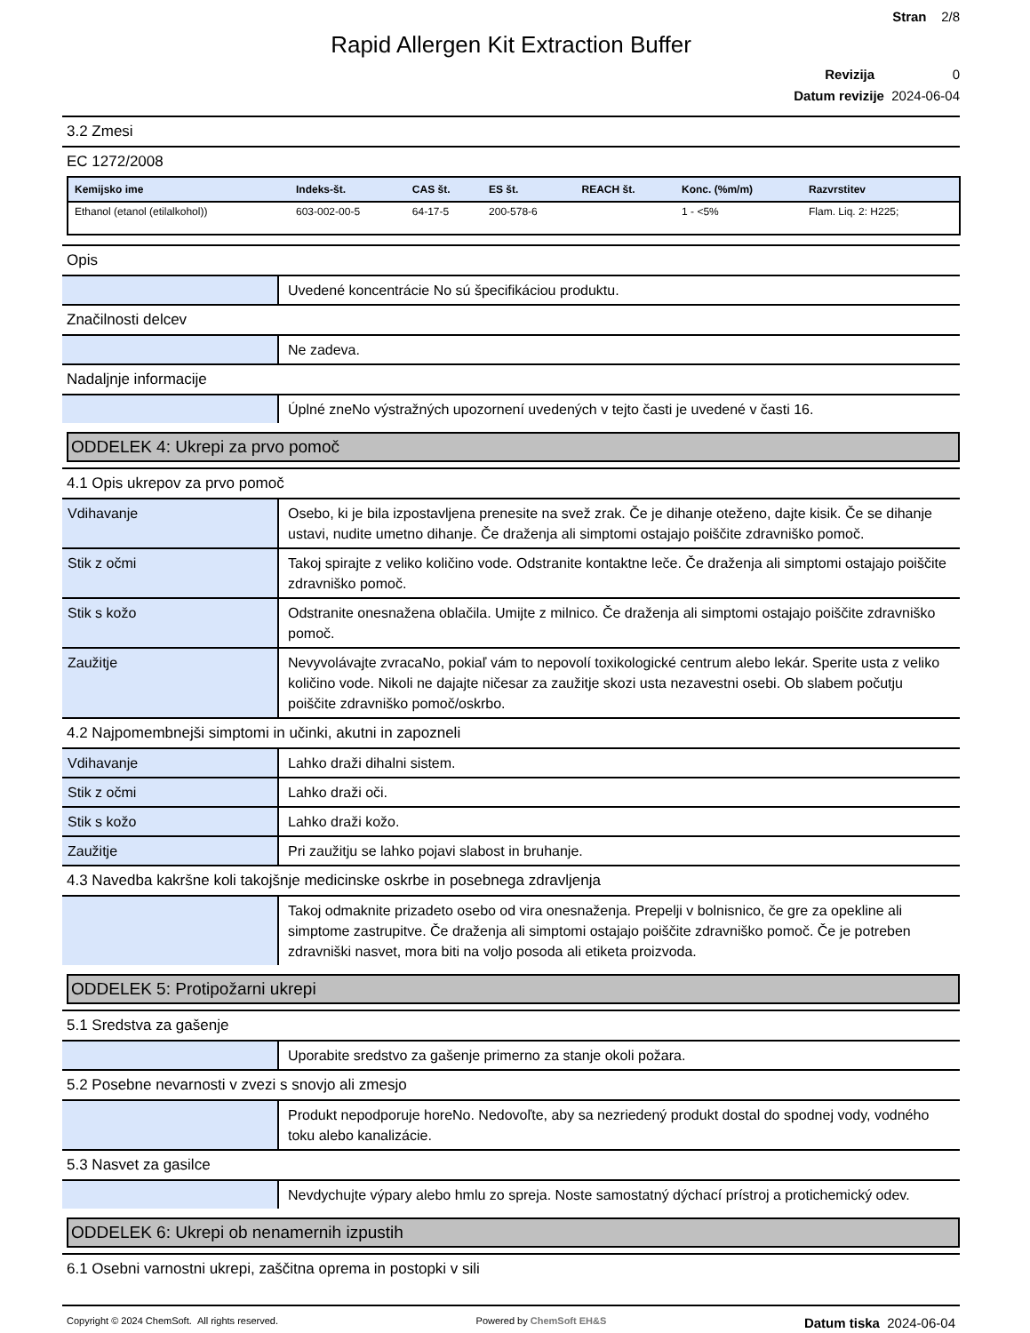Stran 2/8
Rapid Allergen Kit Extraction Buffer
Revizija 0
Datum revizije 2024-06-04
3.2 Zmesi
EC 1272/2008
| Kemijsko ime | Indeks-št. | CAS št. | ES št. | REACH št. | Konc. (%m/m) | Razvrstitev |
| --- | --- | --- | --- | --- | --- | --- |
| Ethanol (etanol (etilalkohol)) | 603-002-00-5 | 64-17-5 | 200-578-6 | | 1 - <5% | Flam. Liq. 2: H225; |
Opis
| | Uvedené koncentrácie No sú špecifikáciou produktu. |
Značilnosti delcev
| | Ne zadeva. |
Nadaljnje informacije
| | Úplné zneNo výstražných upozornení uvedených v tejto časti je uvedené v časti 16. |
ODDELEK 4: Ukrepi za prvo pomoč
4.1 Opis ukrepov za prvo pomoč
| Vdihavanje | Osebo, ki je bila izpostavljena prenesite na svež zrak. Če je dihanje oteženo, dajte kisik. Če se dihanje ustavi, nudite umetno dihanje. Če draženja ali simptomi ostajajo poiščite zdravniško pomoč. |
| Stik z očmi | Takoj spirajte z veliko količino vode. Odstranite kontaktne leče. Če draženja ali simptomi ostajajo poiščite zdravniško pomoč. |
| Stik s kožo | Odstranite onesnažena oblačila. Umijte z milnico. Če draženja ali simptomi ostajajo poiščite zdravniško pomoč. |
| Zaužitje | Nevyvolávajte zvracaNo, pokiaľ vám to nepovolí toxikologické centrum alebo lekár. Sperite usta z veliko količino vode. Nikoli ne dajajte ničesar za zaužitje skozi usta nezavestni osebi. Ob slabem počutju poiščite zdravniško pomoč/oskrbo. |
4.2 Najpomembnejši simptomi in učinki, akutni in zapozneli
| Vdihavanje | Lahko draži dihalni sistem. |
| Stik z očmi | Lahko draži oči. |
| Stik s kožo | Lahko draži kožo. |
| Zaužitje | Pri zaužitju se lahko pojavi slabost in bruhanje. |
4.3 Navedba kakršne koli takojšnje medicinske oskrbe in posebnega zdravljenja
| | Takoj odmaknite prizadeto osebo od vira onesnaženja. Prepelji v bolnisnico, če gre za opekline ali simptome zastrupitve. Če draženja ali simptomi ostajajo poiščite zdravniško pomoč. Če je potreben zdravniški nasvet, mora biti na voljo posoda ali etiketa proizvoda. |
ODDELEK 5: Protipožarni ukrepi
5.1 Sredstva za gašenje
| | Uporabite sredstvo za gašenje primerno za stanje okoli požara. |
5.2 Posebne nevarnosti v zvezi s snovjo ali zmesjo
| | Produkt nepodporuje horeNo. Nedovoľte, aby sa nezriedený produkt dostal do spodnej vody, vodného toku alebo kanalizácie. |
5.3 Nasvet za gasilce
| | Nevdychujte výpary alebo hmlu zo spreja. Noste samostatný dýchací prístroj a protichemický odev. |
ODDELEK 6: Ukrepi ob nenamernih izpustih
6.1 Osebni varnostni ukrepi, zaščitna oprema in postopki v sili
Copyright © 2024 ChemSoft. All rights reserved. Powered by ChemSoft EH&S Datum tiska 2024-06-04